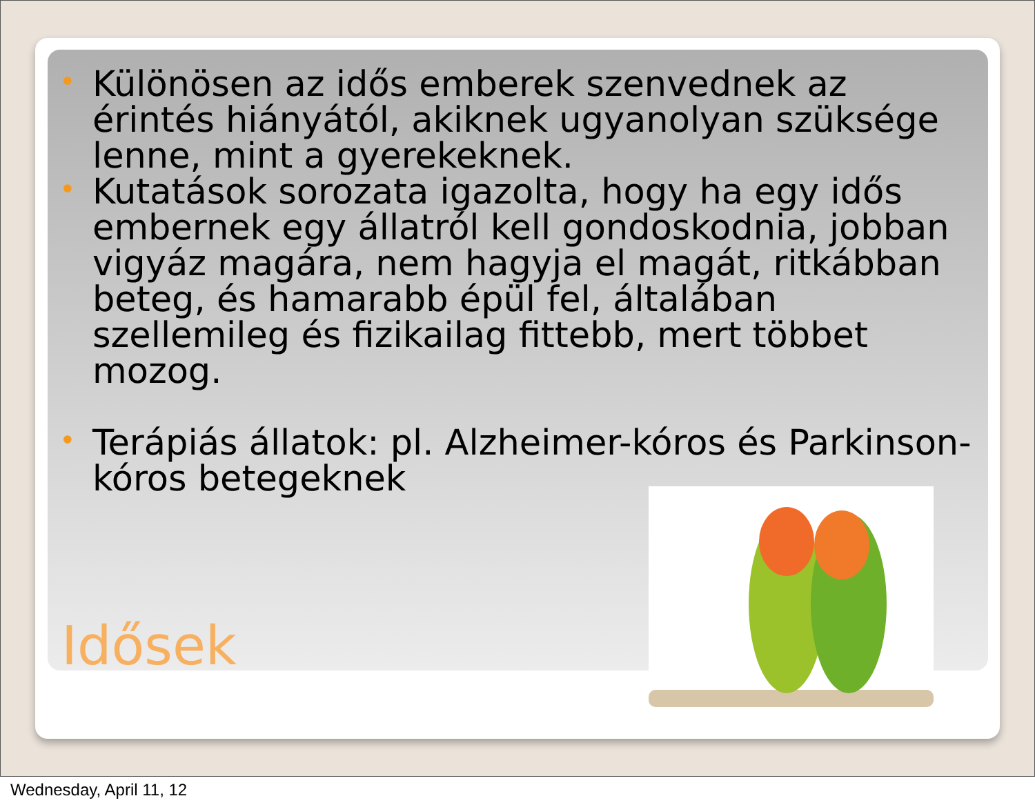• Különösen az idős emberek szenvednek az érintés hiányától, akiknek ugyanolyan szüksége lenne, mint a gyerekeknek.
• Kutatások sorozata igazolta, hogy ha egy idős embernek egy állatról kell gondoskodnia, jobban vigyáz magára, nem hagyja el magát, ritkábban beteg, és hamarabb épül fel, általában szellemileg és fizikailag fittebb, mert többet mozog.
• Terápiás állatok: pl. Alzheimer-kóros és Parkinson-kóros betegeknek
Idősek
Wednesday, April 11, 12